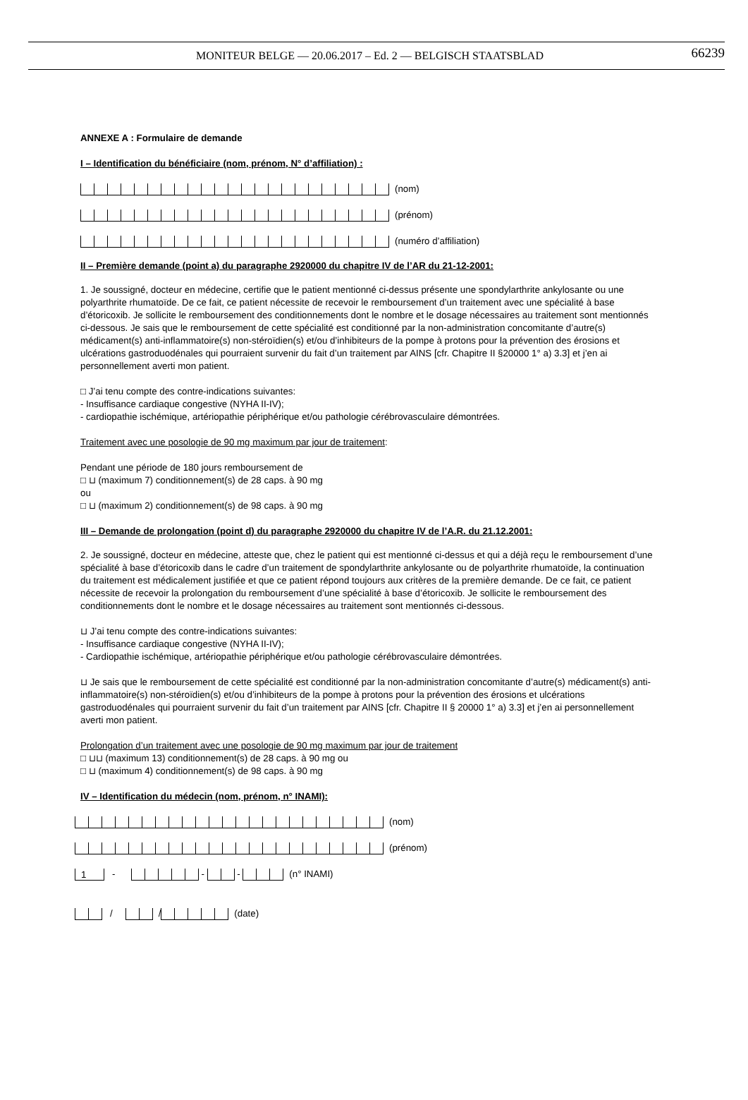MONITEUR BELGE — 20.06.2017 – Ed. 2 — BELGISCH STAATSBLAD 66239
ANNEXE A : Formulaire de demande
I – Identification du bénéficiaire (nom, prénom, N° d’affiliation) :
(nom)
(prénom)
(numéro d’affiliation)
II – Première demande (point a) du paragraphe 2920000 du chapitre IV de l’AR du 21-12-2001:
1. Je soussigné, docteur en médecine, certifie que le patient mentionné ci-dessus présente une spondylarthrite ankylosante ou une polyarthrite rhumatoïde. De ce fait, ce patient nécessite de recevoir le remboursement d’un traitement avec une spécialité à base d’étoricoxib. Je sollicite le remboursement des conditionnements dont le nombre et le dosage nécessaires au traitement sont mentionnés ci-dessous. Je sais que le remboursement de cette spécialité est conditionné par la non-administration concomitante d’autre(s) médicament(s) anti-inflammatoire(s) non-stéroïdien(s) et/ou d’inhibiteurs de la pompe à protons pour la prévention des érosions et ulcérations gastroduodénales qui pourraient survenir du fait d’un traitement par AINS [cfr. Chapitre II §20000 1° a) 3.3] et j’en ai personnellement averti mon patient.
□ J’ai tenu compte des contre-indications suivantes:
- Insuffisance cardiaque congestive (NYHA II-IV);
- cardiopathie ischémique, artériopathie périphérique et/ou pathologie cérébrovasculaire démontrées.
Traitement avec une posologie de 90 mg maximum par jour de traitement:
Pendant une période de 180 jours remboursement de
□ ⊔ (maximum 7) conditionnement(s) de 28 caps. à 90 mg
ou
□ ⊔ (maximum 2) conditionnement(s) de 98 caps. à 90 mg
III – Demande de prolongation (point d) du paragraphe 2920000 du chapitre IV de l’A.R. du 21.12.2001:
2. Je soussigné, docteur en médecine, atteste que, chez le patient qui est mentionné ci-dessus et qui a déjà reçu le remboursement d’une spécialité à base d’étoricoxib dans le cadre d’un traitement de spondylarthrite ankylosante ou de polyarthrite rhumatoïde, la continuation du traitement est médicalement justifiée et que ce patient répond toujours aux critères de la première demande. De ce fait, ce patient nécessite de recevoir la prolongation du remboursement d’une spécialité à base d’étoricoxib. Je sollicite le remboursement des conditionnements dont le nombre et le dosage nécessaires au traitement sont mentionnés ci-dessous.
⊔ J’ai tenu compte des contre-indications suivantes:
- Insuffisance cardiaque congestive (NYHA II-IV);
- Cardiopathie ischémique, artériopathie périphérique et/ou pathologie cérébrovasculaire démontrées.
⊔ Je sais que le remboursement de cette spécialité est conditionné par la non-administration concomitante d’autre(s) médicament(s) anti-inflammatoire(s) non-stéroïdien(s) et/ou d’inhibiteurs de la pompe à protons pour la prévention des érosions et ulcérations gastroduodénales qui pourraient survenir du fait d’un traitement par AINS [cfr. Chapitre II § 20000 1° a) 3.3] et j’en ai personnellement averti mon patient.
Prolongation d’un traitement avec une posologie de 90 mg maximum par jour de traitement
□ ⊔⊔ (maximum 13) conditionnement(s) de 28 caps. à 90 mg ou
□ ⊔ (maximum 4) conditionnement(s) de 98 caps. à 90 mg
IV – Identification du médecin (nom, prénom, n° INAMI):
(nom)
(prénom)
1 - - - (n° INAMI)
/ / (date)